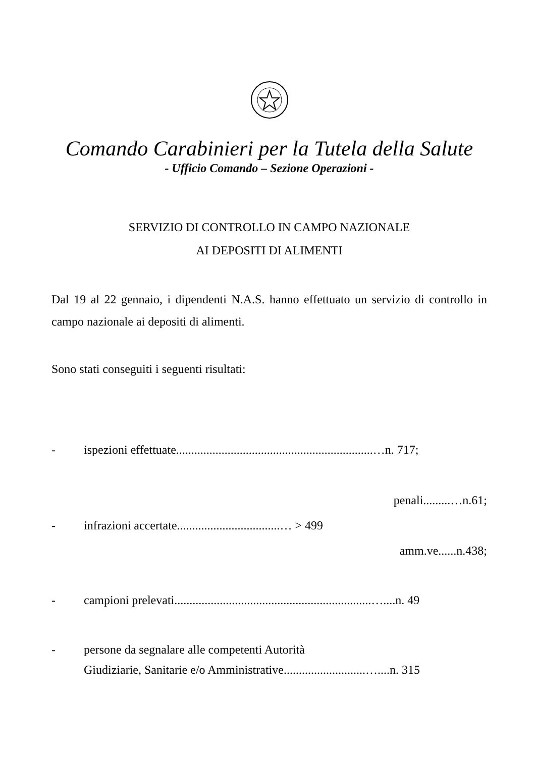Comando Carabinieri per la Tutela della Salute
- Ufficio Comando – Sezione Operazioni -
SERVIZIO DI CONTROLLO IN CAMPO NAZIONALE
AI DEPOSITI DI ALIMENTI
Dal 19 al 22 gennaio, i dipendenti N.A.S. hanno effettuato un servizio di controllo in campo nazionale ai depositi di alimenti.
Sono stati conseguiti i seguenti risultati:
- ispezioni effettuate.................................................................…n. 717;
penali.........…n.61;
- infrazioni accertate..................................… > 499
amm.ve......n.438;
- campioni prelevati.................................................................…....n. 49
- persone da segnalare alle competenti Autorità
Giudiziarie, Sanitarie e/o Amministrative...........................…....n. 315